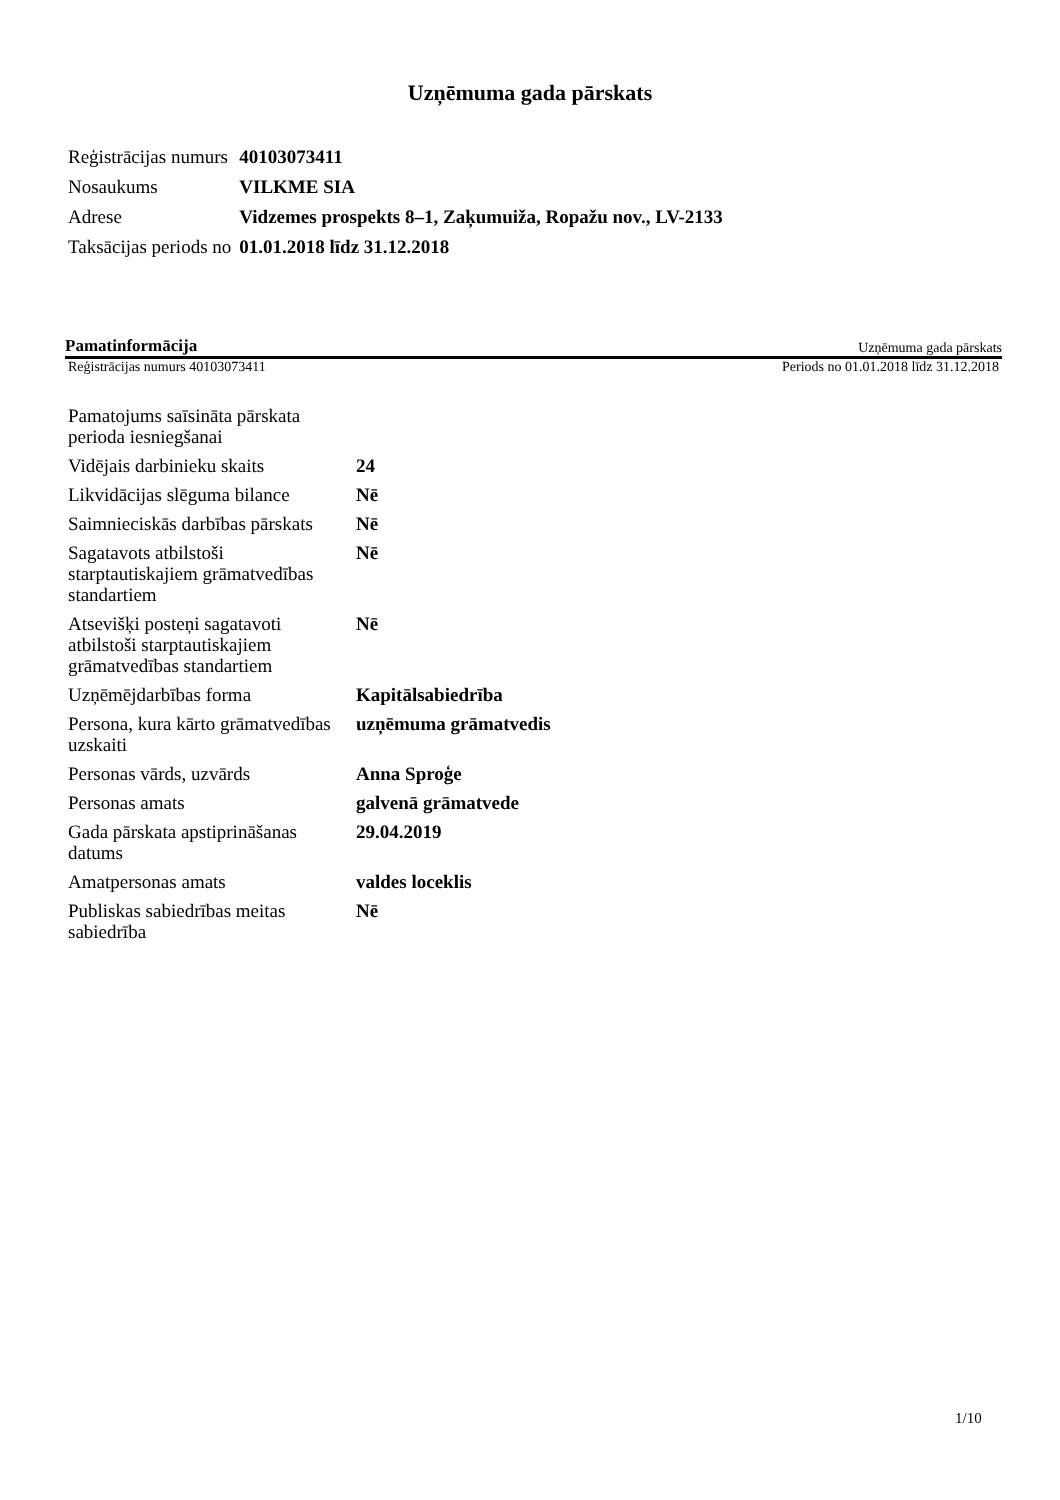Uzņēmuma gada pārskats
| Reģistrācijas numurs | 40103073411 |
| Nosaukums | VILKME SIA |
| Adrese | Vidzemes prospekts 8–1, Zaķumuiža, Ropažu nov., LV-2133 |
| Taksācijas periods no | 01.01.2018 līdz 31.12.2018 |
Pamatinformācija Uzņēmuma gada pārskats
Reģistrācijas numurs 40103073411 Periods no 01.01.2018 līdz 31.12.2018
| Pamatojums saīsināta pārskata perioda iesniegšanai | |
| Vidējais darbinieku skaits | 24 |
| Likvidācijas slēguma bilance | Nē |
| Saimnieciskās darbības pārskats | Nē |
| Sagatavots atbilstoši starptautiskajiem grāmatvedības standartiem | Nē |
| Atsevišķi posteņi sagatavoti atbilstoši starptautiskajiem grāmatvedības standartiem | Nē |
| Uzņēmējdarbības forma | Kapitālsabiedrība |
| Persona, kura kārto grāmatvedības uzskaiti | uzņēmuma grāmatvedis |
| Personas vārds, uzvārds | Anna Sproģe |
| Personas amats | galvenā grāmatvede |
| Gada pārskata apstiprināšanas datums | 29.04.2019 |
| Amatpersonas amats | valdes loceklis |
| Publiskas sabiedrības meitas sabiedrība | Nē |
1/10